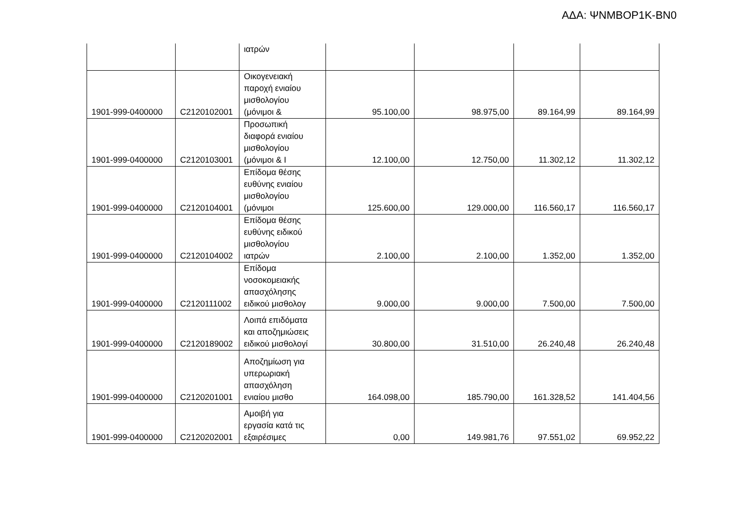ΑΔΑ: ΨΝΜΒΟΡ1Κ-ΒΝ0
| | | ιατρών | | | | |
| 1901-999-0400000 | C2120102001 | Οικογενειακή παροχή ενιαίου μισθολογίου (μόνιμοι & | 95.100,00 | 98.975,00 | 89.164,99 | 89.164,99 |
| 1901-999-0400000 | C2120103001 | Προσωπική διαφορά ενιαίου μισθολογίου (μόνιμοι & Ι | 12.100,00 | 12.750,00 | 11.302,12 | 11.302,12 |
| 1901-999-0400000 | C2120104001 | Επίδομα θέσης ευθύνης ενιαίου μισθολογίου (μόνιμοι | 125.600,00 | 129.000,00 | 116.560,17 | 116.560,17 |
| 1901-999-0400000 | C2120104002 | Επίδομα θέσης ευθύνης ειδικού μισθολογίου ιατρών | 2.100,00 | 2.100,00 | 1.352,00 | 1.352,00 |
| 1901-999-0400000 | C2120111002 | Επίδομα νοσοκομειακής απασχόλησης ειδικού μισθολογ | 9.000,00 | 9.000,00 | 7.500,00 | 7.500,00 |
| 1901-999-0400000 | C2120189002 | Λοιπά επιδόματα και αποζημιώσεις ειδικού μισθολογί | 30.800,00 | 31.510,00 | 26.240,48 | 26.240,48 |
| 1901-999-0400000 | C2120201001 | Αποζημίωση για υπερωριακή απασχόληση ενιαίου μισθο | 164.098,00 | 185.790,00 | 161.328,52 | 141.404,56 |
| 1901-999-0400000 | C2120202001 | Αμοιβή για εργασία κατά τις εξαιρέσιμες | 0,00 | 149.981,76 | 97.551,02 | 69.952,22 |